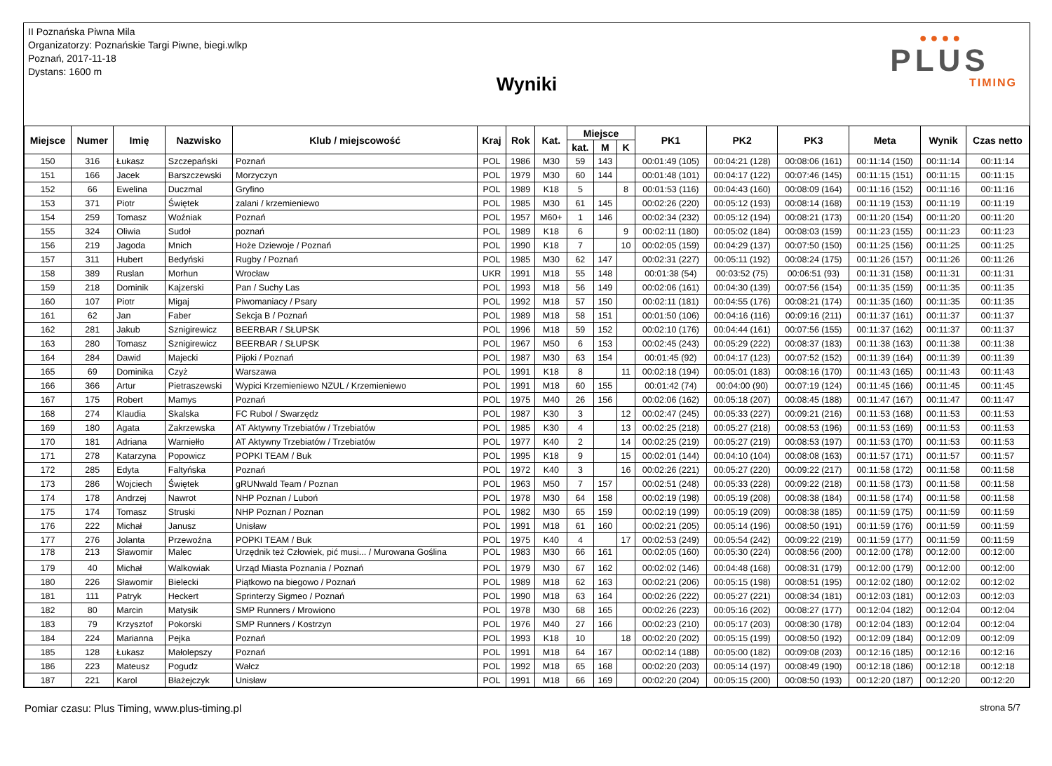II Poznańska Piwna Mila
Organizatorzy: Poznańskie Targi Piwne, biegi.wlkp
Poznań, 2017-11-18
Dystans: 1600 m
Wyniki
● ● ● ●
PLUS
TIMING
| Miejsce | Numer | Imię | Nazwisko | Klub / miejscowość | Kraj | Rok | Kat. | Miejsce | | | PK1 | PK2 | PK3 | Meta | Wynik | Czas netto |
| --- | --- | --- | --- | --- | --- | --- | --- | --- | --- | --- | --- | --- | --- | --- | --- | --- |
| | | | | | | | | kat. | M | K | | | | | | |
| 150 | 316 | Łukasz | Szczepański | Poznań | POL | 1986 | M30 | 59 | 143 | | 00:01:49 (105) | 00:04:21 (128) | 00:08:06 (161) | 00:11:14 (150) | 00:11:14 | 00:11:14 |
| 151 | 166 | Jacek | Barszczewski | Morzyczyn | POL | 1979 | M30 | 60 | 144 | | 00:01:48 (101) | 00:04:17 (122) | 00:07:46 (145) | 00:11:15 (151) | 00:11:15 | 00:11:15 |
| 152 | 66 | Ewelina | Duczmal | Gryfino | POL | 1989 | K18 | 5 | | 8 | 00:01:53 (116) | 00:04:43 (160) | 00:08:09 (164) | 00:11:16 (152) | 00:11:16 | 00:11:16 |
| 153 | 371 | Piotr | Świętek | zalani / krzemieniewo | POL | 1985 | M30 | 61 | 145 | | 00:02:26 (220) | 00:05:12 (193) | 00:08:14 (168) | 00:11:19 (153) | 00:11:19 | 00:11:19 |
| 154 | 259 | Tomasz | Woźniak | Poznań | POL | 1957 | M60+ | 1 | 146 | | 00:02:34 (232) | 00:05:12 (194) | 00:08:21 (173) | 00:11:20 (154) | 00:11:20 | 00:11:20 |
| 155 | 324 | Oliwia | Sudoł | poznań | POL | 1989 | K18 | 6 | | 9 | 00:02:11 (180) | 00:05:02 (184) | 00:08:03 (159) | 00:11:23 (155) | 00:11:23 | 00:11:23 |
| 156 | 219 | Jagoda | Mnich | Hoże Dziewoje / Poznań | POL | 1990 | K18 | 7 | | 10 | 00:02:05 (159) | 00:04:29 (137) | 00:07:50 (150) | 00:11:25 (156) | 00:11:25 | 00:11:25 |
| 157 | 311 | Hubert | Bedyński | Rugby / Poznań | POL | 1985 | M30 | 62 | 147 | | 00:02:31 (227) | 00:05:11 (192) | 00:08:24 (175) | 00:11:26 (157) | 00:11:26 | 00:11:26 |
| 158 | 389 | Ruslan | Morhun | Wrocław | UKR | 1991 | M18 | 55 | 148 | | 00:01:38 (54) | 00:03:52 (75) | 00:06:51 (93) | 00:11:31 (158) | 00:11:31 | 00:11:31 |
| 159 | 218 | Dominik | Kajzerski | Pan / Suchy Las | POL | 1993 | M18 | 56 | 149 | | 00:02:06 (161) | 00:04:30 (139) | 00:07:56 (154) | 00:11:35 (159) | 00:11:35 | 00:11:35 |
| 160 | 107 | Piotr | Migaj | Piwomaniacy / Psary | POL | 1992 | M18 | 57 | 150 | | 00:02:11 (181) | 00:04:55 (176) | 00:08:21 (174) | 00:11:35 (160) | 00:11:35 | 00:11:35 |
| 161 | 62 | Jan | Faber | Sekcja B / Poznań | POL | 1989 | M18 | 58 | 151 | | 00:01:50 (106) | 00:04:16 (116) | 00:09:16 (211) | 00:11:37 (161) | 00:11:37 | 00:11:37 |
| 162 | 281 | Jakub | Sznigirewicz | BEERBAR / SŁUPSK | POL | 1996 | M18 | 59 | 152 | | 00:02:10 (176) | 00:04:44 (161) | 00:07:56 (155) | 00:11:37 (162) | 00:11:37 | 00:11:37 |
| 163 | 280 | Tomasz | Sznigirewicz | BEERBAR / SŁUPSK | POL | 1967 | M50 | 6 | 153 | | 00:02:45 (243) | 00:05:29 (222) | 00:08:37 (183) | 00:11:38 (163) | 00:11:38 | 00:11:38 |
| 164 | 284 | Dawid | Majecki | Pijoki / Poznań | POL | 1987 | M30 | 63 | 154 | | 00:01:45 (92) | 00:04:17 (123) | 00:07:52 (152) | 00:11:39 (164) | 00:11:39 | 00:11:39 |
| 165 | 69 | Dominika | Czyż | Warszawa | POL | 1991 | K18 | 8 | | 11 | 00:02:18 (194) | 00:05:01 (183) | 00:08:16 (170) | 00:11:43 (165) | 00:11:43 | 00:11:43 |
| 166 | 366 | Artur | Pietraszewski | Wypici Krzemieniewo NZUL / Krzemieniewo | POL | 1991 | M18 | 60 | 155 | | 00:01:42 (74) | 00:04:00 (90) | 00:07:19 (124) | 00:11:45 (166) | 00:11:45 | 00:11:45 |
| 167 | 175 | Robert | Mamys | Poznań | POL | 1975 | M40 | 26 | 156 | | 00:02:06 (162) | 00:05:18 (207) | 00:08:45 (188) | 00:11:47 (167) | 00:11:47 | 00:11:47 |
| 168 | 274 | Klaudia | Skalska | FC Rubol / Swarzędz | POL | 1987 | K30 | 3 | | 12 | 00:02:47 (245) | 00:05:33 (227) | 00:09:21 (216) | 00:11:53 (168) | 00:11:53 | 00:11:53 |
| 169 | 180 | Agata | Zakrzewska | AT Aktywny Trzebiatów / Trzebiatów | POL | 1985 | K30 | 4 | | 13 | 00:02:25 (218) | 00:05:27 (218) | 00:08:53 (196) | 00:11:53 (169) | 00:11:53 | 00:11:53 |
| 170 | 181 | Adriana | Warniełło | AT Aktywny Trzebiatów / Trzebiatów | POL | 1977 | K40 | 2 | | 14 | 00:02:25 (219) | 00:05:27 (219) | 00:08:53 (197) | 00:11:53 (170) | 00:11:53 | 00:11:53 |
| 171 | 278 | Katarzyna | Popowicz | POPKI TEAM / Buk | POL | 1995 | K18 | 9 | | 15 | 00:02:01 (144) | 00:04:10 (104) | 00:08:08 (163) | 00:11:57 (171) | 00:11:57 | 00:11:57 |
| 172 | 285 | Edyta | Faltyńska | Poznań | POL | 1972 | K40 | 3 | | 16 | 00:02:26 (221) | 00:05:27 (220) | 00:09:22 (217) | 00:11:58 (172) | 00:11:58 | 00:11:58 |
| 173 | 286 | Wojciech | Świętek | gRUNwald Team / Poznan | POL | 1963 | M50 | 7 | 157 | | 00:02:51 (248) | 00:05:33 (228) | 00:09:22 (218) | 00:11:58 (173) | 00:11:58 | 00:11:58 |
| 174 | 178 | Andrzej | Nawrot | NHP Poznan / Luboń | POL | 1978 | M30 | 64 | 158 | | 00:02:19 (198) | 00:05:19 (208) | 00:08:38 (184) | 00:11:58 (174) | 00:11:58 | 00:11:58 |
| 175 | 174 | Tomasz | Struski | NHP Poznan / Poznan | POL | 1982 | M30 | 65 | 159 | | 00:02:19 (199) | 00:05:19 (209) | 00:08:38 (185) | 00:11:59 (175) | 00:11:59 | 00:11:59 |
| 176 | 222 | Michał | Janusz | Unisław | POL | 1991 | M18 | 61 | 160 | | 00:02:21 (205) | 00:05:14 (196) | 00:08:50 (191) | 00:11:59 (176) | 00:11:59 | 00:11:59 |
| 177 | 276 | Jolanta | Przewoźna | POPKI TEAM / Buk | POL | 1975 | K40 | 4 | | 17 | 00:02:53 (249) | 00:05:54 (242) | 00:09:22 (219) | 00:11:59 (177) | 00:11:59 | 00:11:59 |
| 178 | 213 | Sławomir | Malec | Urzędnik też Człowiek, pić musi... / Murowana Goślina | POL | 1983 | M30 | 66 | 161 | | 00:02:05 (160) | 00:05:30 (224) | 00:08:56 (200) | 00:12:00 (178) | 00:12:00 | 00:12:00 |
| 179 | 40 | Michał | Walkowiak | Urząd Miasta Poznania / Poznań | POL | 1979 | M30 | 67 | 162 | | 00:02:02 (146) | 00:04:48 (168) | 00:08:31 (179) | 00:12:00 (179) | 00:12:00 | 00:12:00 |
| 180 | 226 | Sławomir | Bielecki | Piątkowo na biegowo / Poznań | POL | 1989 | M18 | 62 | 163 | | 00:02:21 (206) | 00:05:15 (198) | 00:08:51 (195) | 00:12:02 (180) | 00:12:02 | 00:12:02 |
| 181 | 111 | Patryk | Heckert | Sprinterzy Sigmeo / Poznań | POL | 1990 | M18 | 63 | 164 | | 00:02:26 (222) | 00:05:27 (221) | 00:08:34 (181) | 00:12:03 (181) | 00:12:03 | 00:12:03 |
| 182 | 80 | Marcin | Matysik | SMP Runners / Mrowiono | POL | 1978 | M30 | 68 | 165 | | 00:02:26 (223) | 00:05:16 (202) | 00:08:27 (177) | 00:12:04 (182) | 00:12:04 | 00:12:04 |
| 183 | 79 | Krzysztof | Pokorski | SMP Runners / Kostrzyn | POL | 1976 | M40 | 27 | 166 | | 00:02:23 (210) | 00:05:17 (203) | 00:08:30 (178) | 00:12:04 (183) | 00:12:04 | 00:12:04 |
| 184 | 224 | Marianna | Pejka | Poznań | POL | 1993 | K18 | 10 | | 18 | 00:02:20 (202) | 00:05:15 (199) | 00:08:50 (192) | 00:12:09 (184) | 00:12:09 | 00:12:09 |
| 185 | 128 | Łukasz | Małolepszy | Poznań | POL | 1991 | M18 | 64 | 167 | | 00:02:14 (188) | 00:05:00 (182) | 00:09:08 (203) | 00:12:16 (185) | 00:12:16 | 00:12:16 |
| 186 | 223 | Mateusz | Pogudz | Wałcz | POL | 1992 | M18 | 65 | 168 | | 00:02:20 (203) | 00:05:14 (197) | 00:08:49 (190) | 00:12:18 (186) | 00:12:18 | 00:12:18 |
| 187 | 221 | Karol | Błażejczyk | Unisław | POL | 1991 | M18 | 66 | 169 | | 00:02:20 (204) | 00:05:15 (200) | 00:08:50 (193) | 00:12:20 (187) | 00:12:20 | 00:12:20 |
Pomiar czasu: Plus Timing, www.plus-timing.pl strona 5/7